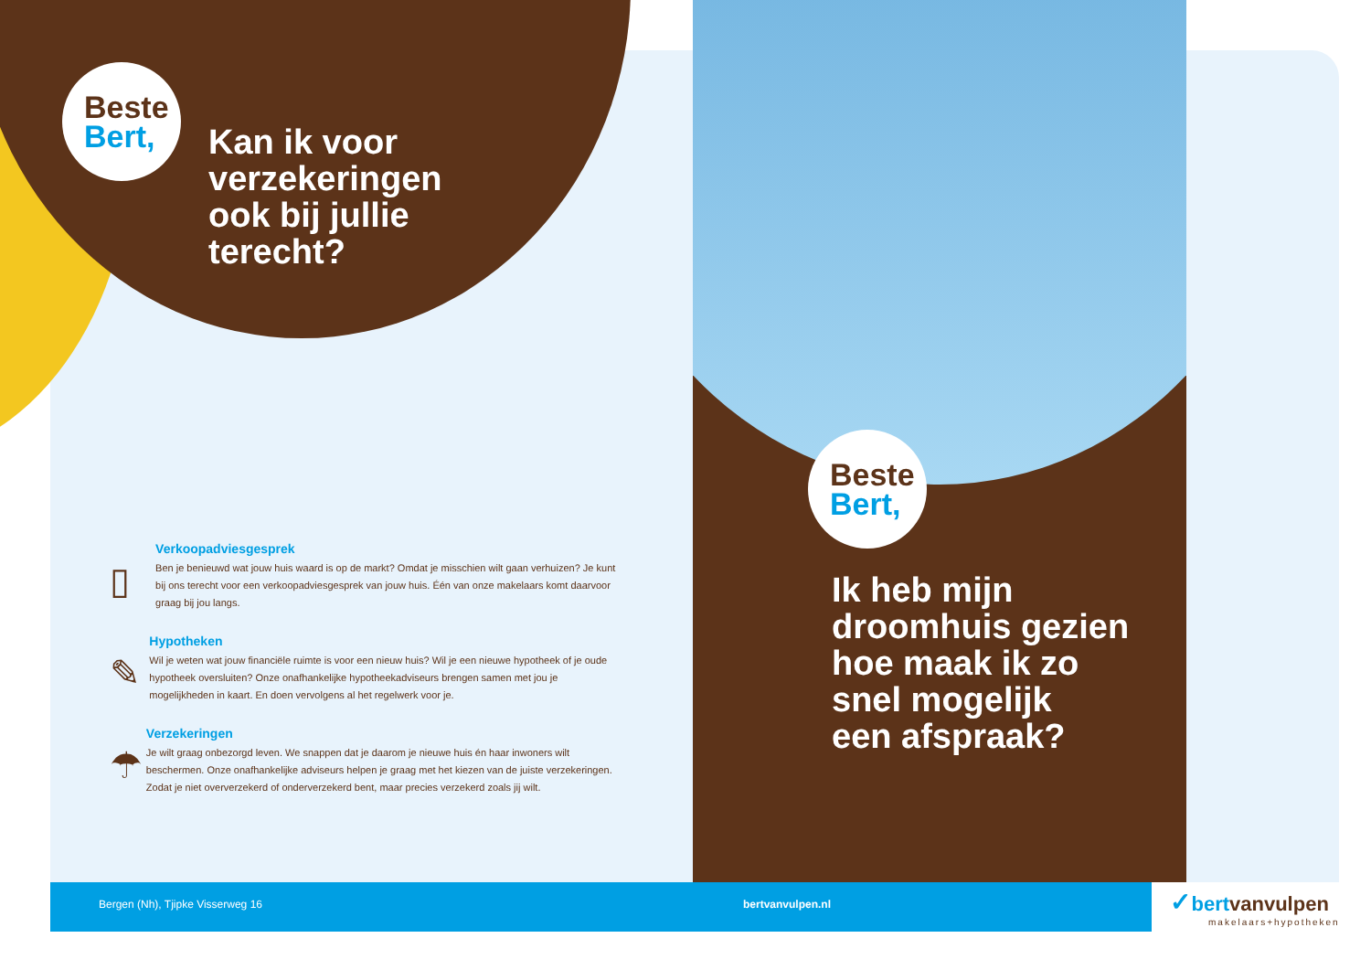Beste
Bert,
Kan ik voor
verzekeringen
ook bij jullie
terecht?
Beste
Bert,
Ik heb mijn
droomhuis gezien
hoe maak ik zo
snel mogelijk
een afspraak?
▯
Verkoopadviesgesprek
Ben je benieuwd wat jouw huis waard is op de markt? Omdat je misschien wilt gaan verhuizen? Je kunt bij ons terecht voor een verkoopadviesgesprek van jouw huis. Één van onze makelaars komt daarvoor graag bij jou langs.
✎
Hypotheken
Wil je weten wat jouw financiële ruimte is voor een nieuw huis? Wil je een nieuwe hypotheek of je oude hypotheek oversluiten? Onze onafhankelijke hypotheekadviseurs brengen samen met jou je mogelijkheden in kaart. En doen vervolgens al het regelwerk voor je.
☂
Verzekeringen
Je wilt graag onbezorgd leven. We snappen dat je daarom je nieuwe huis én haar inwoners wilt beschermen. Onze onafhankelijke adviseurs helpen je graag met het kiezen van de juiste verzekeringen. Zodat je niet oververzekerd of onderverzekerd bent, maar precies verzekerd zoals jij wilt.
Bergen (Nh), Tjipke Visserweg 16
bertvanvulpen.nl
✓bertvanvulpen
makelaars+hypotheken